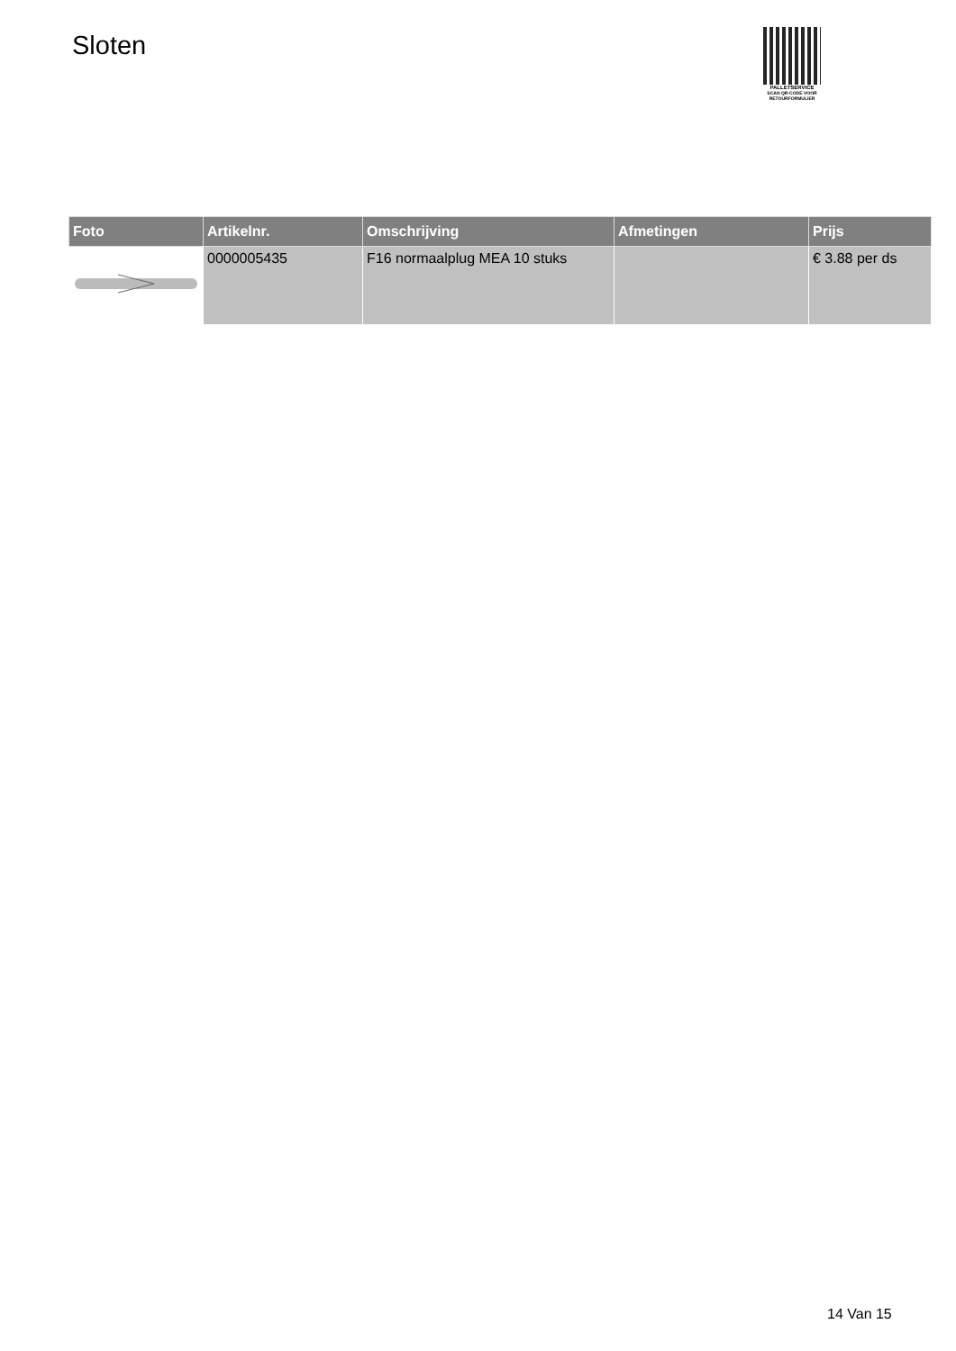Sloten
PALLETSERVICE
SCAN QR-CODE VOOR RETOURFORMULIER
| Foto | Artikelnr. | Omschrijving | Afmetingen | Prijs |
| --- | --- | --- | --- | --- |
| | 0000005435 | F16 normaalplug MEA 10 stuks | | € 3.88 per ds |
14 Van 15